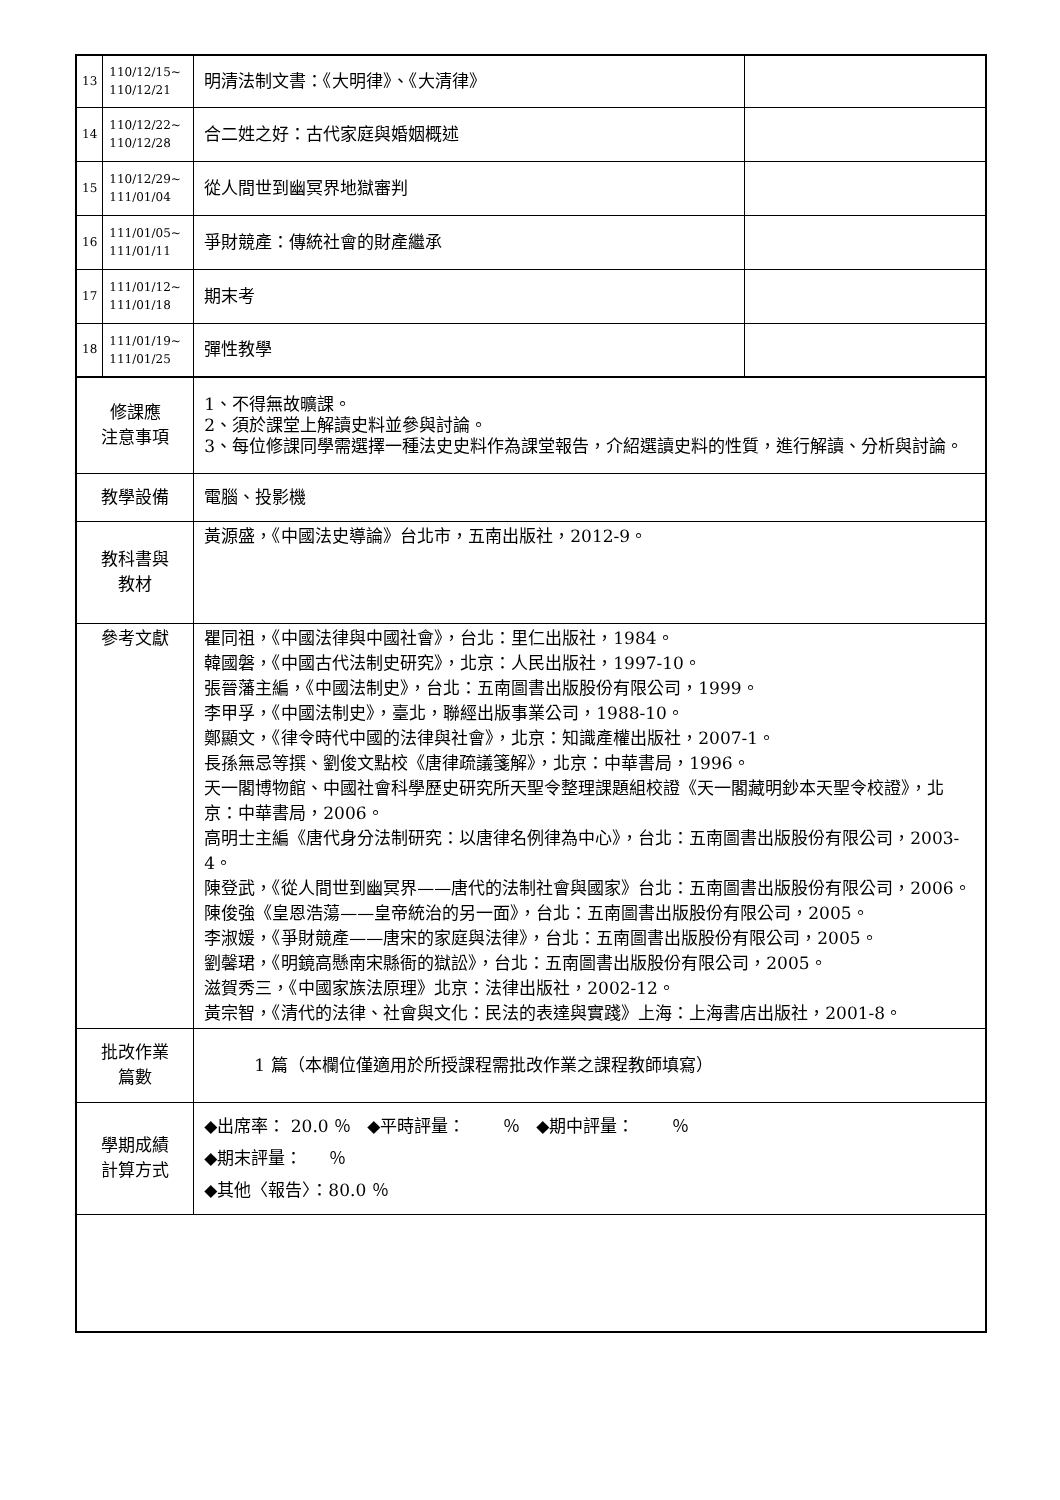| 13 | 110/12/15~ 110/12/21 | 明清法制文書：《大明律》、《大清律》 | |
| 14 | 110/12/22~ 110/12/28 | 合二姓之好：古代家庭與婚姻概述 | |
| 15 | 110/12/29~ 111/01/04 | 從人間世到幽冥界地獄審判 | |
| 16 | 111/01/05~ 111/01/11 | 爭財競產：傳統社會的財產繼承 | |
| 17 | 111/01/12~ 111/01/18 | 期末考 | |
| 18 | 111/01/19~ 111/01/25 | 彈性教學 | |
| 修課應 注意事項 | | 1、不得無故曠課。 2、須於課堂上解讀史料並參與討論。 3、每位修課同學需選擇一種法史史料作為課堂報告，介紹選讀史料的性質，進行解讀、分析與討論。 | |
| 教學設備 | | 電腦、投影機 | |
| 教科書與 教材 | | 黃源盛，《中國法史導論》台北市，五南出版社，2012-9。 | |
| 參考文獻 | | 瞿同祖，《中國法律與中國社會》，台北：里仁出版社，1984。 韓國磐，《中國古代法制史研究》，北京：人民出版社，1997-10。 張晉藩主編，《中國法制史》，台北：五南圖書出版股份有限公司，1999。 李甲孚，《中國法制史》，臺北，聯經出版事業公司，1988-10。 鄭顯文，《律令時代中國的法律與社會》，北京：知識產權出版社，2007-1。 長孫無忌等撰、劉俊文點校《唐律疏議箋解》，北京：中華書局，1996。 天一閣博物館、中國社會科學歷史研究所天聖令整理課題組校證《天一閣藏明鈔本天聖令校證》，北京：中華書局，2006。 高明士主編《唐代身分法制研究：以唐律名例律為中心》，台北：五南圖書出版股份有限公司，2003-4。 陳登武，《從人間世到幽冥界——唐代的法制社會與國家》台北：五南圖書出版股份有限公司，2006。 陳俊強《皇恩浩蕩——皇帝統治的另一面》，台北：五南圖書出版股份有限公司，2005。 李淑媛，《爭財競產——唐宋的家庭與法律》，台北：五南圖書出版股份有限公司，2005。 劉馨珺，《明鏡高懸南宋縣衙的獄訟》，台北：五南圖書出版股份有限公司，2005。 滋賀秀三，《中國家族法原理》北京：法律出版社，2002-12。 黃宗智，《清代的法律、社會與文化：民法的表達與實踐》上海：上海書店出版社，2001-8。 | |
| 批改作業 篇數 | | 1 篇（本欄位僅適用於所授課程需批改作業之課程教師填寫） | |
| 學期成績 計算方式 | | ◆出席率： 20.0 ％ ◆平時評量： ％ ◆期中評量： ％ ◆期末評量： ％ ◆其他〈報告〉：80.0 ％ | |